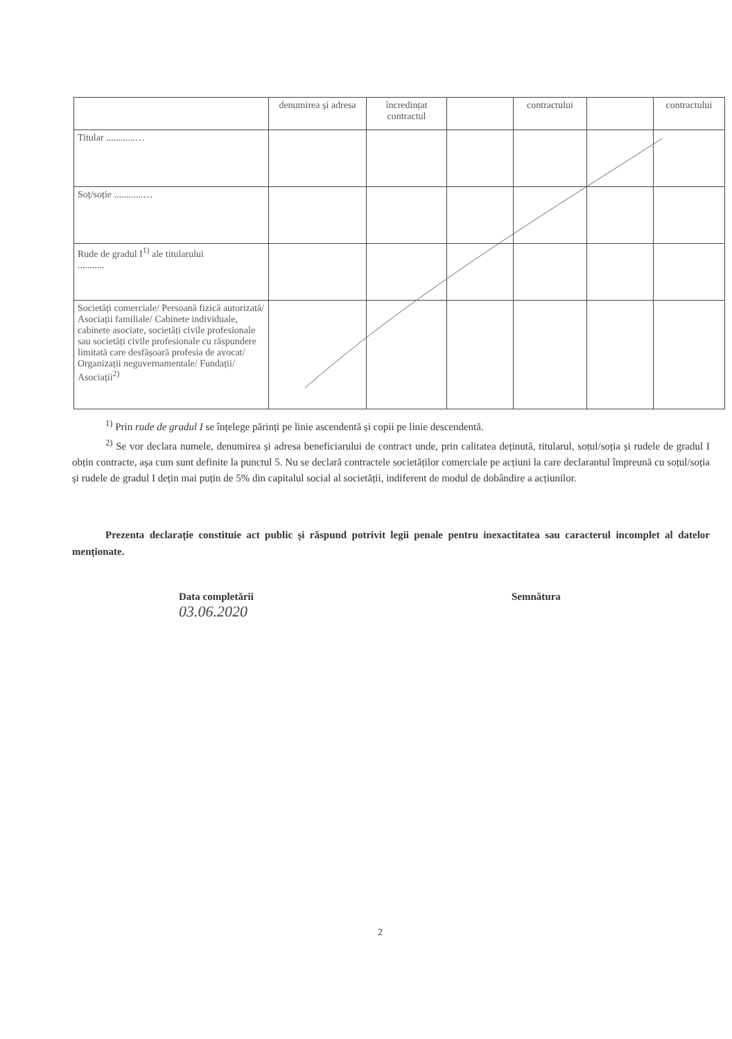| | denumirea și adresa | încredințat contractul | | contractului | | contractului |
| Titular ............… | | | | | | |
| Soț/soție ............… | | | | | | |
| Rude de gradul I<sup>1)</sup> ale titularului ........... | | | | | | |
| Societăți comerciale/ Persoană fizică autorizată/ Asociații familiale/ Cabinete individuale, cabinete asociate, societăți civile profesionale sau societăți civile profesionale cu răspundere limitată care desfășoară profesia de avocat/ Organizații neguvernamentale/ Fundații/ Asociații<sup>2)</sup> | | | | | | |
<sup>1)</sup> Prin rude de gradul I se înțelege părinți pe linie ascendentă și copii pe linie descendentă.
<sup>2)</sup> Se vor declara numele, denumirea și adresa beneficiarului de contract unde, prin calitatea deținută, titularul, soțul/soția și rudele de gradul I obțin contracte, așa cum sunt definite la punctul 5. Nu se declară contractele societăților comerciale pe acțiuni la care declarantul împreună cu soțul/soția și rudele de gradul I dețin mai puțin de 5% din capitalul social al societății, indiferent de modul de dobândire a acțiunilor.
Prezenta declarație constituie act public și răspund potrivit legii penale pentru inexactitatea sau caracterul incomplet al datelor menționate.
Data completării
03.06.2020
Semnătura
2